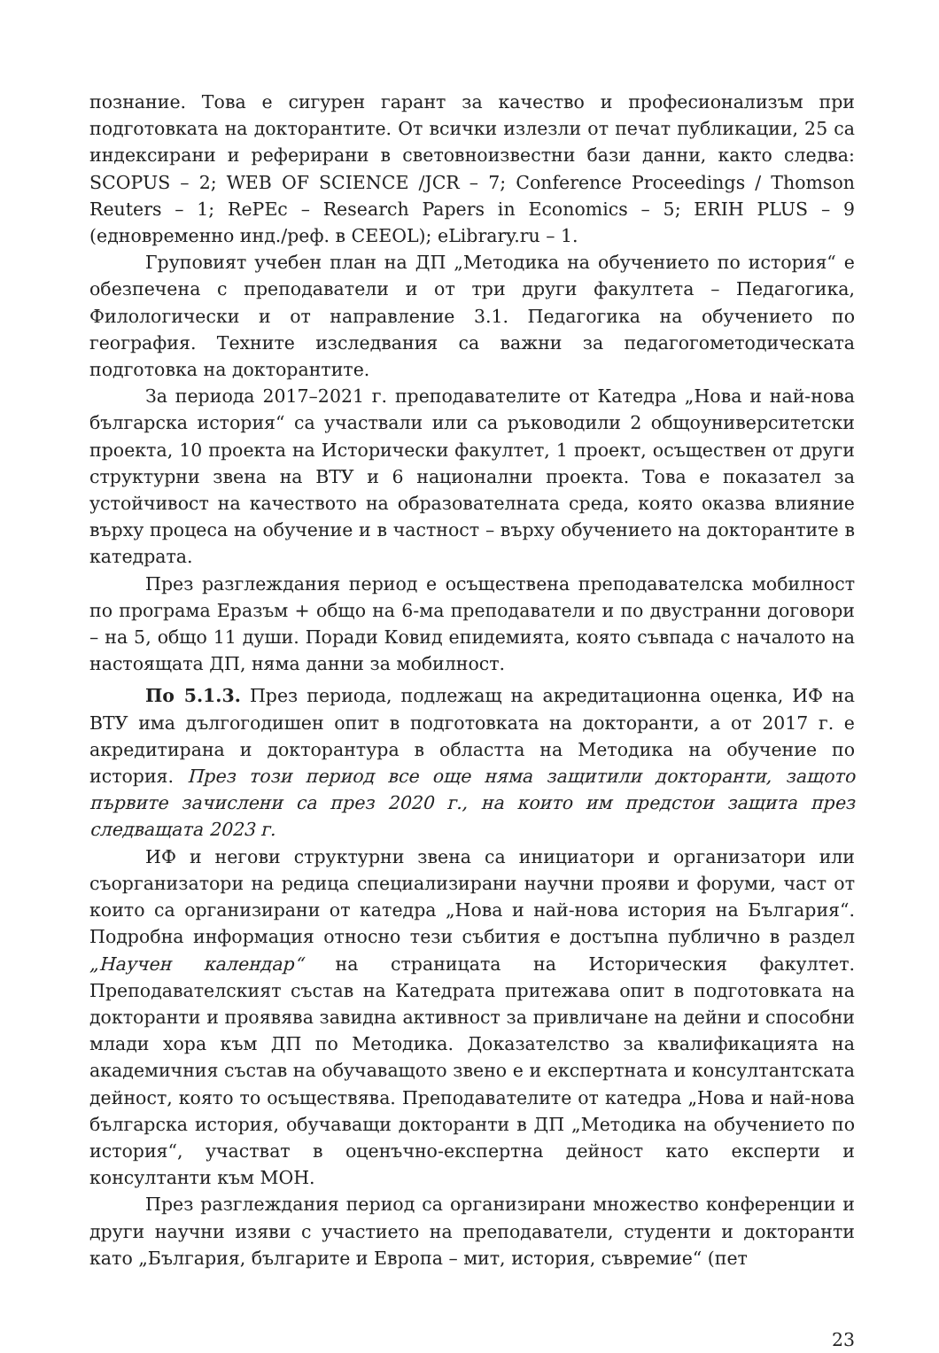познание. Това е сигурен гарант за качество и професионализъм при подготовката на докторантите. От всички излезли от печат публикации, 25 са индексирани и реферирани в световноизвестни бази данни, както следва: SCOPUS – 2; WEB OF SCIENCE /JCR – 7; Conference Proceedings / Thomson Reuters – 1; RePEc – Research Papers in Economics – 5; ERIH PLUS – 9 (едновременно инд./реф. в CEEOL); eLibrary.ru – 1.
Груповият учебен план на ДП „Методика на обучението по история“ е обезпечена с преподаватели и от три други факултета – Педагогика, Филологически и от направление 3.1. Педагогика на обучението по география. Техните изследвания са важни за педагогометодическата подготовка на докторантите.
За периода 2017–2021 г. преподавателите от Катедра „Нова и най-нова българска история“ са участвали или са ръководили 2 общоуниверситетски проекта, 10 проекта на Исторически факултет, 1 проект, осъществен от други структурни звена на ВТУ и 6 национални проекта. Това е показател за устойчивост на качеството на образователната среда, която оказва влияние върху процеса на обучение и в частност – върху обучението на докторантите в катедрата.
През разглеждания период е осъществена преподавателска мобилност по програма Еразъм + общо на 6-ма преподаватели и по двустранни договори – на 5, общо 11 души. Поради Ковид епидемията, която съвпада с началото на настоящата ДП, няма данни за мобилност.
По 5.1.3. През периода, подлежащ на акредитационна оценка, ИФ на ВТУ има дългогодишен опит в подготовката на докторанти, а от 2017 г. е акредитирана и докторантура в областта на Методика на обучение по история. През този период все още няма защитили докторанти, защото първите зачислени са през 2020 г., на които им предстои защита през следващата 2023 г.
ИФ и негови структурни звена са инициатори и организатори или съорганизатори на редица специализирани научни прояви и форуми, част от които са организирани от катедра „Нова и най-нова история на България“. Подробна информация относно тези събития е достъпна публично в раздел „Научен календар“ на страницата на Историческия факултет. Преподавателският състав на Катедрата притежава опит в подготовката на докторанти и проявява завидна активност за привличане на дейни и способни млади хора към ДП по Методика. Доказателство за квалификацията на академичния състав на обучаващото звено е и експертната и консултантската дейност, която то осъществява. Преподавателите от катедра „Нова и най-нова българска история, обучаващи докторанти в ДП „Методика на обучението по история“, участват в оценъчно-експертна дейност като експерти и консултанти към МОН.
През разглеждания период са организирани множество конференции и други научни изяви с участието на преподаватели, студенти и докторанти като „България, българите и Европа – мит, история, съвремие“ (пет
23